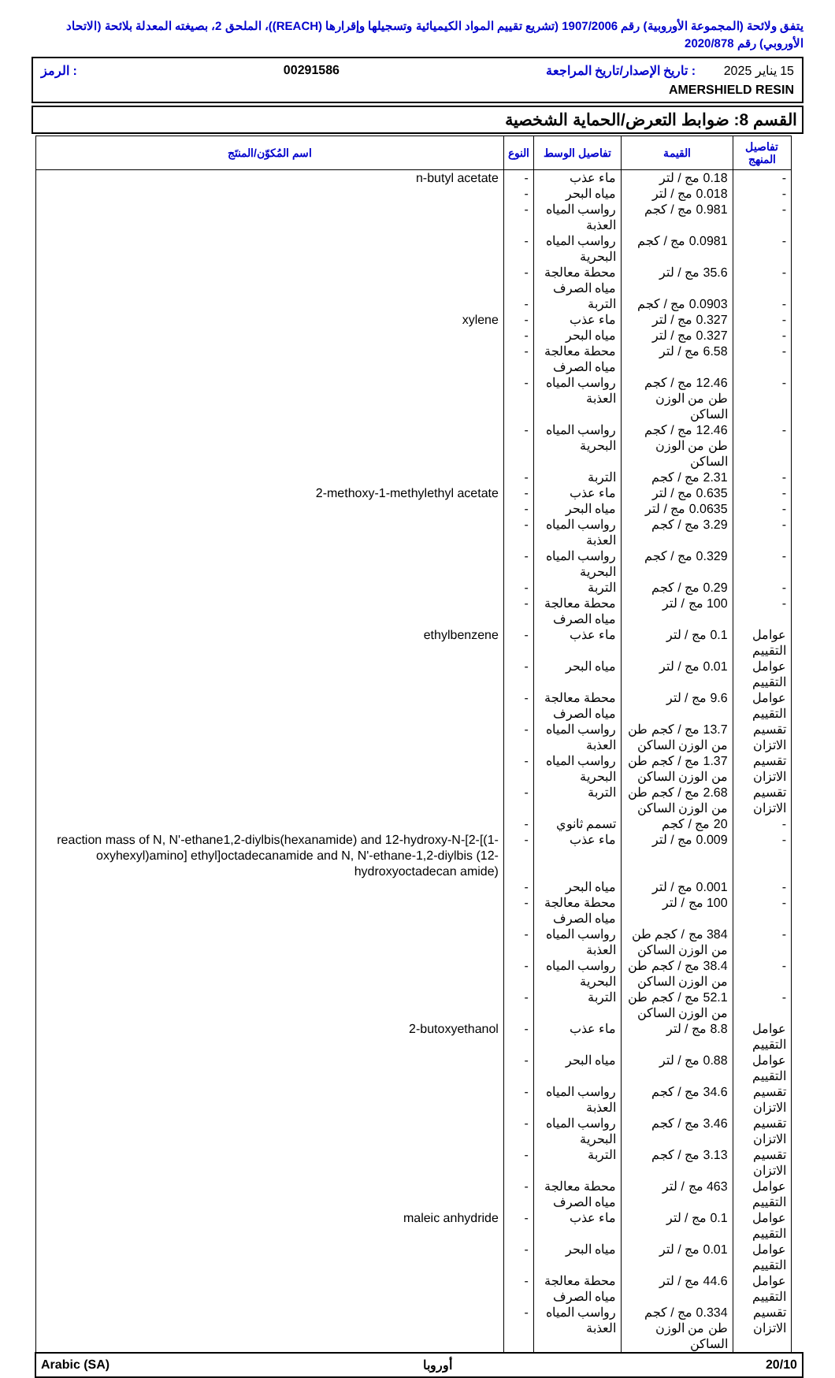يتفق ولائحة (المجموعة الأوروبية) رقم 1907/2006 (تشريع تقييم المواد الكيميائية وتسجيلها وإقرارها (REACH))، الملحق 2، بصيغته المعدلة بلائحة (الاتحاد الأوروبي) رقم 2020/878
15 يناير 2025 : تاريخ الإصدار/تاريخ المراجعة 00291586: الرمز
AMERSHIELD RESIN
القسم 8: ضوابط التعرض/الحماية الشخصية
| تفاصيل المنهج | القيمة | تفاصيل الوسط | النوع | اسم المُكوّن/المنتَج |
| --- | --- | --- | --- | --- |
| - | 0.18 مج / لتر | ماء عذب | - | n-butyl acetate |
| - | 0.018 مج / لتر | مياه البحر | - | |
| - | 0.981 مج / كجم | رواسب المياه العذبة | - | |
| - | 0.0981 مج / كجم | رواسب المياه البحرية | - | |
| - | 35.6 مج / لتر | محطة معالجة مياه الصرف | - | |
| - | 0.0903 مج / كجم | التربة | - | |
| - | 0.327 مج / لتر | ماء عذب | - | xylene |
| - | 0.327 مج / لتر | مياه البحر | - | |
| - | 6.58 مج / لتر | محطة معالجة مياه الصرف | - | |
| - | 12.46 مج / كجم طن من الوزن الساكن | رواسب المياه العذبة | - | |
| - | 12.46 مج / كجم طن من الوزن الساكن | رواسب المياه البحرية | - | |
| - | 2.31 مج / كجم | التربة | - | |
| - | 0.635 مج / لتر | ماء عذب | - | 2-methoxy-1-methylethyl acetate |
| - | 0.0635 مج / لتر | مياه البحر | - | |
| - | 3.29 مج / كجم | رواسب المياه العذبة | - | |
| - | 0.329 مج / كجم | رواسب المياه البحرية | - | |
| - | 0.29 مج / كجم | التربة | - | |
| - | 100 مج / لتر | محطة معالجة مياه الصرف | - | |
| عوامل التقييم | 0.1 مج / لتر | ماء عذب | - | ethylbenzene |
| عوامل التقييم | 0.01 مج / لتر | مياه البحر | - | |
| عوامل التقييم | 9.6 مج / لتر | محطة معالجة مياه الصرف | - | |
| تقسيم الاتزان | 13.7 مج / كجم طن من الوزن الساكن | رواسب المياه العذبة | - | |
| تقسيم الاتزان | 1.37 مج / كجم طن من الوزن الساكن | رواسب المياه البحرية | - | |
| تقسيم الاتزان | 2.68 مج / كجم طن من الوزن الساكن | التربة | - | |
| - | 20 مج / كجم | تسمم ثانوي | - | |
| - | 0.009 مج / لتر | ماء عذب | - | reaction mass of N, N'-ethane1,2-diylbis(hexanamide) and 12-hydroxy-N-[2-[(1-oxyhexyl)amino] ethyl]octadecanamide and N, N'-ethane-1,2-diylbis (12-hydroxyoctadecan amide) |
| - | 0.001 مج / لتر | مياه البحر | - | |
| - | 100 مج / لتر | محطة معالجة مياه الصرف | - | |
| - | 384 مج / كجم طن من الوزن الساكن | رواسب المياه العذبة | - | |
| - | 38.4 مج / كجم طن من الوزن الساكن | رواسب المياه البحرية | - | |
| - | 52.1 مج / كجم طن من الوزن الساكن | التربة | - | |
| عوامل التقييم | 8.8 مج / لتر | ماء عذب | - | 2-butoxyethanol |
| عوامل التقييم | 0.88 مج / لتر | مياه البحر | - | |
| تقسيم الاتزان | 34.6 مج / كجم | رواسب المياه العذبة | - | |
| تقسيم الاتزان | 3.46 مج / كجم | رواسب المياه البحرية | - | |
| تقسيم الاتزان | 3.13 مج / كجم | التربة | - | |
| عوامل التقييم | 463 مج / لتر | محطة معالجة مياه الصرف | - | |
| عوامل التقييم | 0.1 مج / لتر | ماء عذب | - | maleic anhydride |
| عوامل التقييم | 0.01 مج / لتر | مياه البحر | - | |
| عوامل التقييم | 44.6 مج / لتر | محطة معالجة مياه الصرف | - | |
| تقسيم الاتزان | 0.334 مج / كجم طن من الوزن الساكن | رواسب المياه العذبة | - | |
20/10 أوروبا Arabic (SA)